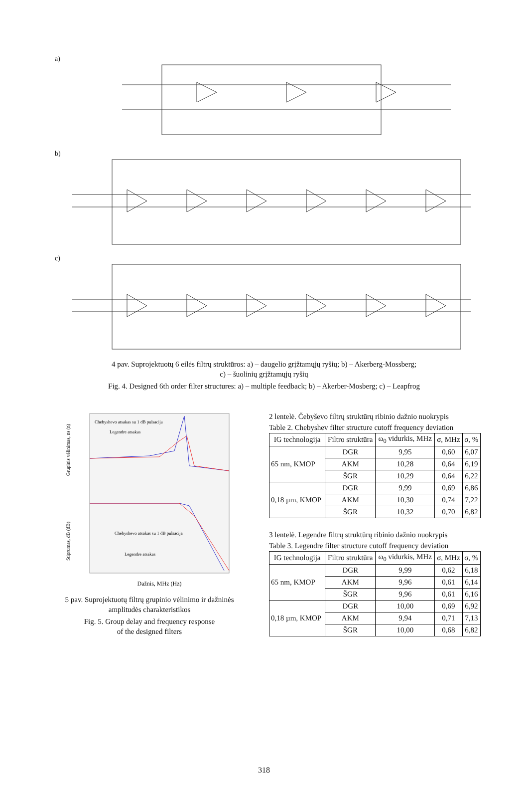a)
b)
c)
4 pav. Suprojektuotų 6 eilės filtrų struktūros: a) – daugelio grįžtamųjų ryšių; b) – Akerberg-Mossberg;
c) – šuolinių grįžtamųjų ryšių
Fig. 4. Designed 6th order filter structures: a) – multiple feedback; b) – Akerber-Mosberg; c) – Leapfrog
Dažnis, MHz (Hz)
Chebyshevo atsakas su 1 dB pulsacija
Legendre atsakas
Chebyshevo atsakas su 1 dB pulsacija
Legendre atsakas
Grupinis vėlinimas, ns (n)
Stiprumas, dB (dB)
5 pav. Suprojektuotų filtrų grupinio vėlinimo ir dažninės amplitudės charakteristikos
Fig. 5. Group delay and frequency response
of the designed filters
2 lentelė. Čebyševo filtrų struktūrų ribinio dažnio nuokrypis
Table 2. Chebyshev filter structure cutoff frequency deviation
| IG technologija | Filtro struktūra | ω<sub>0</sub> vidurkis, MHz | σ, MHz | σ, % |
| --- | --- | --- | --- | --- |
| 65 nm, KMOP | DGR | 9,95 | 0,60 | 6,07 |
| | AKM | 10,28 | 0,64 | 6,19 |
| | ŠGR | 10,29 | 0,64 | 6,22 |
| 0,18 µm, KMOP | DGR | 9,99 | 0,69 | 6,86 |
| | AKM | 10,30 | 0,74 | 7,22 |
| | ŠGR | 10,32 | 0,70 | 6,82 |
3 lentelė. Legendre filtrų struktūrų ribinio dažnio nuokrypis
Table 3. Legendre filter structure cutoff frequency deviation
| IG technologija | Filtro struktūra | ω<sub>0</sub> vidurkis, MHz | σ, MHz | σ, % |
| --- | --- | --- | --- | --- |
| 65 nm, KMOP | DGR | 9,99 | 0,62 | 6,18 |
| | AKM | 9,96 | 0,61 | 6,14 |
| | ŠGR | 9,96 | 0,61 | 6,16 |
| 0,18 µm, KMOP | DGR | 10,00 | 0,69 | 6,92 |
| | AKM | 9,94 | 0,71 | 7,13 |
| | ŠGR | 10,00 | 0,68 | 6,82 |
318